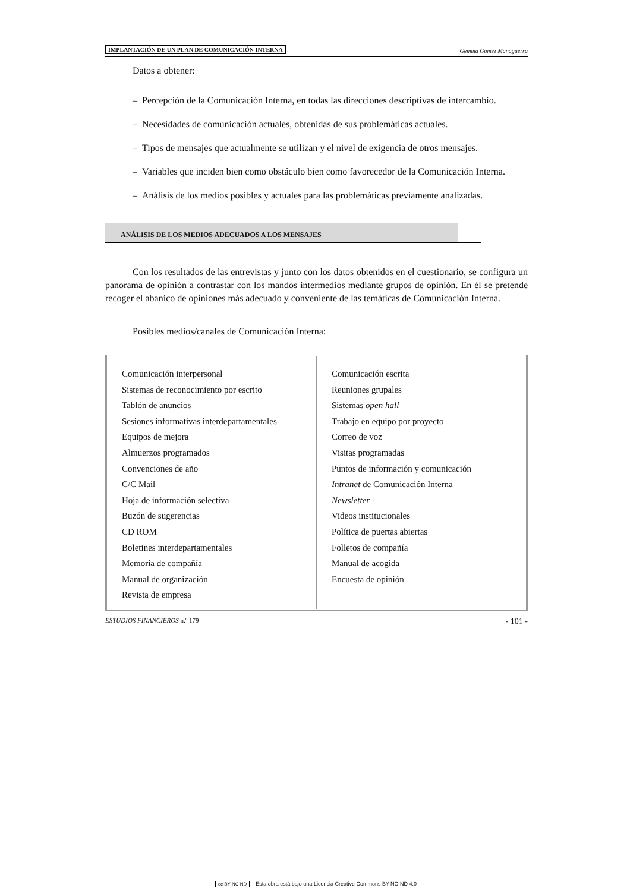IMPLANTACIÓN DE UN PLAN DE COMUNICACIÓN INTERNA Gemma Gómez Managuerra
Datos a obtener:
– Percepción de la Comunicación Interna, en todas las direcciones descriptivas de intercambio.
– Necesidades de comunicación actuales, obtenidas de sus problemáticas actuales.
– Tipos de mensajes que actualmente se utilizan y el nivel de exigencia de otros mensajes.
– Variables que inciden bien como obstáculo bien como favorecedor de la Comunicación Interna.
– Análisis de los medios posibles y actuales para las problemáticas previamente analizadas.
ANÁLISIS DE LOS MEDIOS ADECUADOS A LOS MENSAJES
Con los resultados de las entrevistas y junto con los datos obtenidos en el cuestionario, se configura un panorama de opinión a contrastar con los mandos intermedios mediante grupos de opinión. En él se pretende recoger el abanico de opiniones más adecuado y conveniente de las temáticas de Comunicación Interna.
Posibles medios/canales de Comunicación Interna:
| Comunicación interpersonal Sistemas de reconocimiento por escrito Tablón de anuncios Sesiones informativas interdepartamentales Equipos de mejora Almuerzos programados Convenciones de año C/C Mail Hoja de información selectiva Buzón de sugerencias CD ROM Boletines interdepartamentales Memoria de compañía Manual de organización Revista de empresa | Comunicación escrita Reuniones grupales Sistemas open hall Trabajo en equipo por proyecto Correo de voz Visitas programadas Puntos de información y comunicación Intranet de Comunicación Interna Newsletter Videos institucionales Política de puertas abiertas Folletos de compañía Manual de acogida Encuesta de opinión |
ESTUDIOS FINANCIEROS n.º 179 - 101 -
cc BY NC ND Esta obra está bajo una Licencia Creative Commons BY-NC-ND 4.0